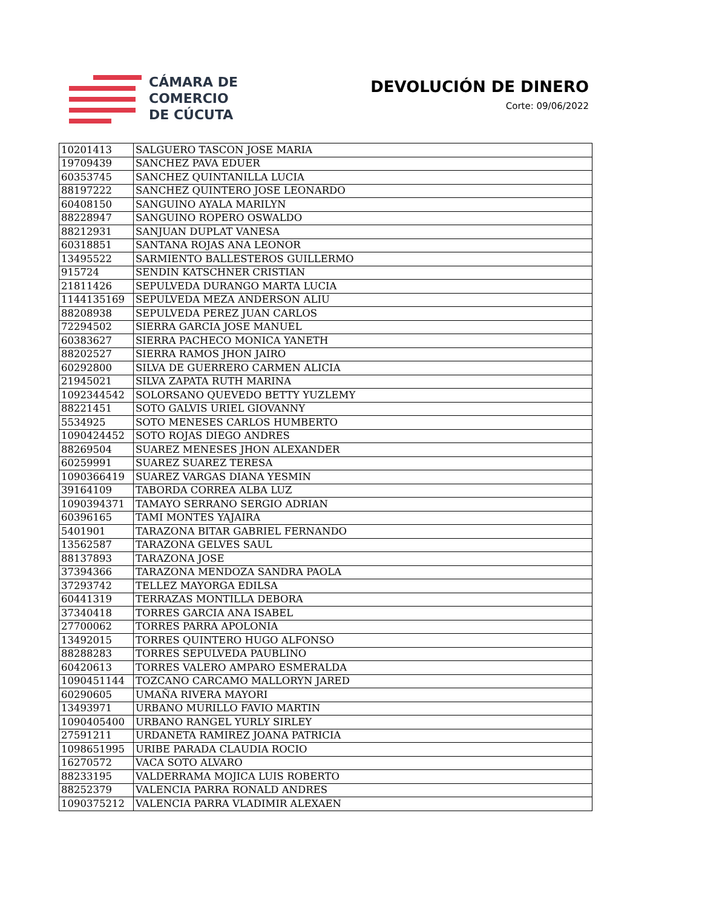CÁMARA DE
COMERCIO
DE CÚCUTA
DEVOLUCIÓN DE DINERO
Corte: 09/06/2022
| 10201413 | SALGUERO TASCON JOSE MARIA |
| 19709439 | SANCHEZ PAVA EDUER |
| 60353745 | SANCHEZ QUINTANILLA LUCIA |
| 88197222 | SANCHEZ QUINTERO JOSE LEONARDO |
| 60408150 | SANGUINO AYALA MARILYN |
| 88228947 | SANGUINO ROPERO OSWALDO |
| 88212931 | SANJUAN DUPLAT VANESA |
| 60318851 | SANTANA ROJAS ANA LEONOR |
| 13495522 | SARMIENTO BALLESTEROS GUILLERMO |
| 915724 | SENDIN KATSCHNER CRISTIAN |
| 21811426 | SEPULVEDA DURANGO MARTA LUCIA |
| 1144135169 | SEPULVEDA MEZA ANDERSON ALIU |
| 88208938 | SEPULVEDA PEREZ JUAN CARLOS |
| 72294502 | SIERRA GARCIA JOSE MANUEL |
| 60383627 | SIERRA PACHECO MONICA YANETH |
| 88202527 | SIERRA RAMOS JHON JAIRO |
| 60292800 | SILVA DE GUERRERO CARMEN ALICIA |
| 21945021 | SILVA ZAPATA RUTH MARINA |
| 1092344542 | SOLORSANO QUEVEDO BETTY YUZLEMY |
| 88221451 | SOTO GALVIS URIEL GIOVANNY |
| 5534925 | SOTO MENESES CARLOS HUMBERTO |
| 1090424452 | SOTO ROJAS DIEGO ANDRES |
| 88269504 | SUAREZ MENESES JHON ALEXANDER |
| 60259991 | SUAREZ SUAREZ TERESA |
| 1090366419 | SUAREZ VARGAS DIANA YESMIN |
| 39164109 | TABORDA CORREA ALBA LUZ |
| 1090394371 | TAMAYO SERRANO SERGIO ADRIAN |
| 60396165 | TAMI MONTES YAJAIRA |
| 5401901 | TARAZONA BITAR GABRIEL FERNANDO |
| 13562587 | TARAZONA GELVES SAUL |
| 88137893 | TARAZONA JOSE |
| 37394366 | TARAZONA MENDOZA SANDRA PAOLA |
| 37293742 | TELLEZ MAYORGA EDILSA |
| 60441319 | TERRAZAS MONTILLA DEBORA |
| 37340418 | TORRES GARCIA ANA ISABEL |
| 27700062 | TORRES PARRA APOLONIA |
| 13492015 | TORRES QUINTERO HUGO ALFONSO |
| 88288283 | TORRES SEPULVEDA PAUBLINO |
| 60420613 | TORRES VALERO AMPARO ESMERALDA |
| 1090451144 | TOZCANO CARCAMO MALLORYN JARED |
| 60290605 | UMAÑA RIVERA MAYORI |
| 13493971 | URBANO MURILLO FAVIO MARTIN |
| 1090405400 | URBANO RANGEL YURLY SIRLEY |
| 27591211 | URDANETA RAMIREZ JOANA PATRICIA |
| 1098651995 | URIBE PARADA CLAUDIA ROCIO |
| 16270572 | VACA SOTO ALVARO |
| 88233195 | VALDERRAMA MOJICA LUIS ROBERTO |
| 88252379 | VALENCIA PARRA RONALD ANDRES |
| 1090375212 | VALENCIA PARRA VLADIMIR ALEXAEN |